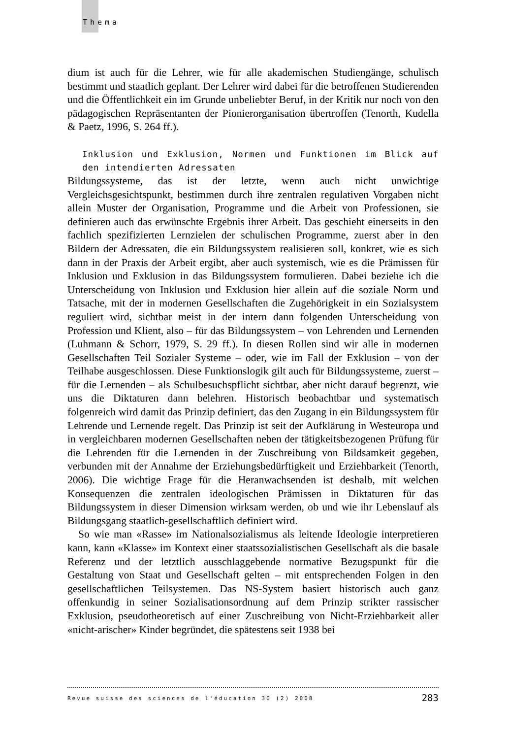Thema
dium ist auch für die Lehrer, wie für alle akademischen Studiengänge, schulisch bestimmt und staatlich geplant. Der Lehrer wird dabei für die betroffenen Studierenden und die Öffentlichkeit ein im Grunde unbeliebter Beruf, in der Kritik nur noch von den pädagogischen Repräsentanten der Pionierorganisation übertroffen (Tenorth, Kudella & Paetz, 1996, S. 264 ff.).
Inklusion und Exklusion, Normen und Funktionen im Blick auf den intendierten Adressaten
Bildungssysteme, das ist der letzte, wenn auch nicht unwichtige Vergleichsgesichtspunkt, bestimmen durch ihre zentralen regulativen Vorgaben nicht allein Muster der Organisation, Programme und die Arbeit von Professionen, sie definieren auch das erwünschte Ergebnis ihrer Arbeit. Das geschieht einerseits in den fachlich spezifizierten Lernzielen der schulischen Programme, zuerst aber in den Bildern der Adressaten, die ein Bildungssystem realisieren soll, konkret, wie es sich dann in der Praxis der Arbeit ergibt, aber auch systemisch, wie es die Prämissen für Inklusion und Exklusion in das Bildungssystem formulieren. Dabei beziehe ich die Unterscheidung von Inklusion und Exklusion hier allein auf die soziale Norm und Tatsache, mit der in modernen Gesellschaften die Zugehörigkeit in ein Sozialsystem reguliert wird, sichtbar meist in der intern dann folgenden Unterscheidung von Profession und Klient, also – für das Bildungssystem – von Lehrenden und Lernenden (Luhmann & Schorr, 1979, S. 29 ff.). In diesen Rollen sind wir alle in modernen Gesellschaften Teil Sozialer Systeme – oder, wie im Fall der Exklusion – von der Teilhabe ausgeschlossen. Diese Funktionslogik gilt auch für Bildungssysteme, zuerst – für die Lernenden – als Schulbesuchspflicht sichtbar, aber nicht darauf begrenzt, wie uns die Diktaturen dann belehren. Historisch beobachtbar und systematisch folgenreich wird damit das Prinzip definiert, das den Zugang in ein Bildungssystem für Lehrende und Lernende regelt. Das Prinzip ist seit der Aufklärung in Westeuropa und in vergleichbaren modernen Gesellschaften neben der tätigkeitsbezogenen Prüfung für die Lehrenden für die Lernenden in der Zuschreibung von Bildsamkeit gegeben, verbunden mit der Annahme der Erziehungsbedürftigkeit und Erziehbarkeit (Tenorth, 2006). Die wichtige Frage für die Heranwachsenden ist deshalb, mit welchen Konsequenzen die zentralen ideologischen Prämissen in Diktaturen für das Bildungssystem in dieser Dimension wirksam werden, ob und wie ihr Lebenslauf als Bildungsgang staatlich-gesellschaftlich definiert wird.
So wie man «Rasse» im Nationalsozialismus als leitende Ideologie interpretieren kann, kann «Klasse» im Kontext einer staatssozialistischen Gesellschaft als die basale Referenz und der letztlich ausschlaggebende normative Bezugspunkt für die Gestaltung von Staat und Gesellschaft gelten – mit entsprechenden Folgen in den gesellschaftlichen Teilsystemen. Das NS-System basiert historisch auch ganz offenkundig in seiner Sozialisationsordnung auf dem Prinzip strikter rassischer Exklusion, pseudotheoretisch auf einer Zuschreibung von Nicht-Erziehbarkeit aller «nicht-arischer» Kinder begründet, die spätestens seit 1938 bei
Revue suisse des sciences de l'éducation 30 (2) 2008 283